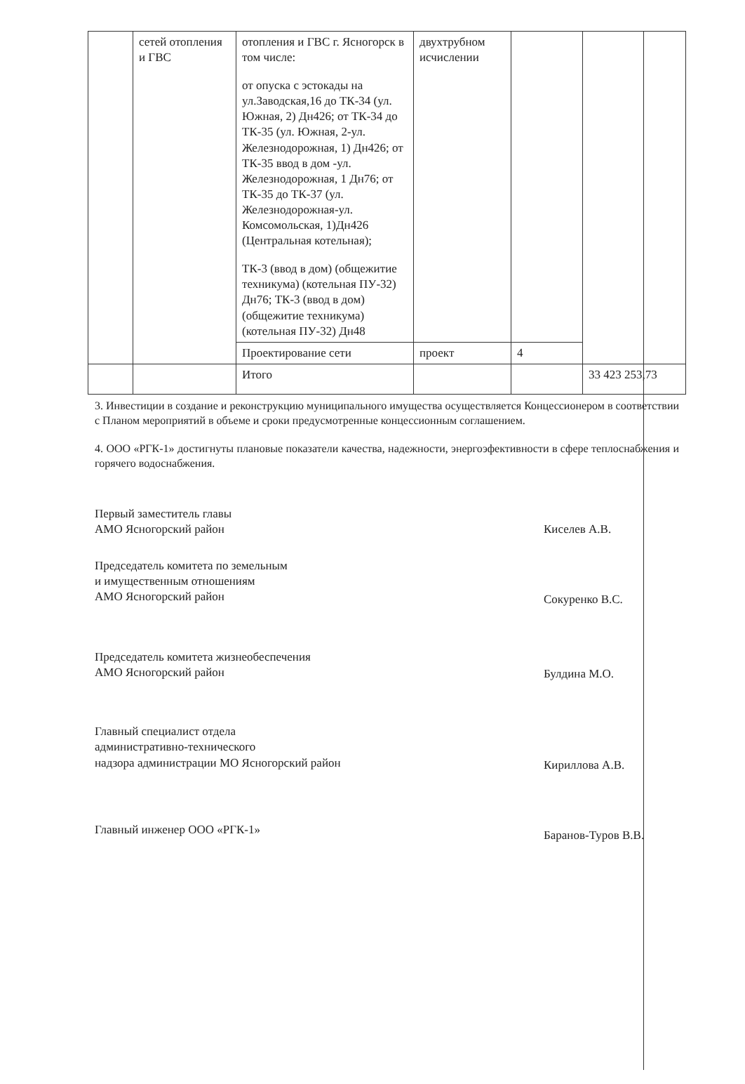| | сетей отопления и ГВС | отопления и ГВС г. Ясногорск в том числе: от опуска с эстокады на ул.Заводская,16 до ТК-34 (ул. Южная, 2) Дн426; от ТК-34 до ТК-35 (ул. Южная, 2-ул. Железнодорожная, 1) Дн426; от ТК-35 ввод в дом -ул. Железнодорожная, 1 Дн76; от ТК-35 до ТК-37 (ул. Железнодорожная-ул. Комсомольская, 1)Дн426 (Центральная котельная); ТК-3 (ввод в дом) (общежитие техникума) (котельная ПУ-32) Дн76; ТК-3 (ввод в дом) (общежитие техникума) (котельная ПУ-32) Дн48 | двухтрубном исчислении | | |
| | | Проектирование сети | проект | 4 | |
| | | Итого | | | 33 423 253,73 |
3. Инвестиции в создание и реконструкцию муниципального имущества осуществляется Концессионером в соответствии с Планом мероприятий в объеме и сроки предусмотренные концессионным соглашением.
4. ООО «РГК-1» достигнуты плановые показатели качества, надежности, энергоэфективности в сфере теплоснабжения и горячего водоснабжения.
Первый заместитель главы
АМО Ясногорский район
Киселев А.В.
Председатель комитета по земельным
и имущественным отношениям
АМО Ясногорский район
Сокуренко В.С.
Председатель комитета жизнеобеспечения
АМО Ясногорский район
Булдина М.О.
Главный специалист отдела
административно-технического
надзора администрации МО Ясногорский район
Кириллова А.В.
Главный инженер ООО «РГК-1»
Баранов-Туров В.В.